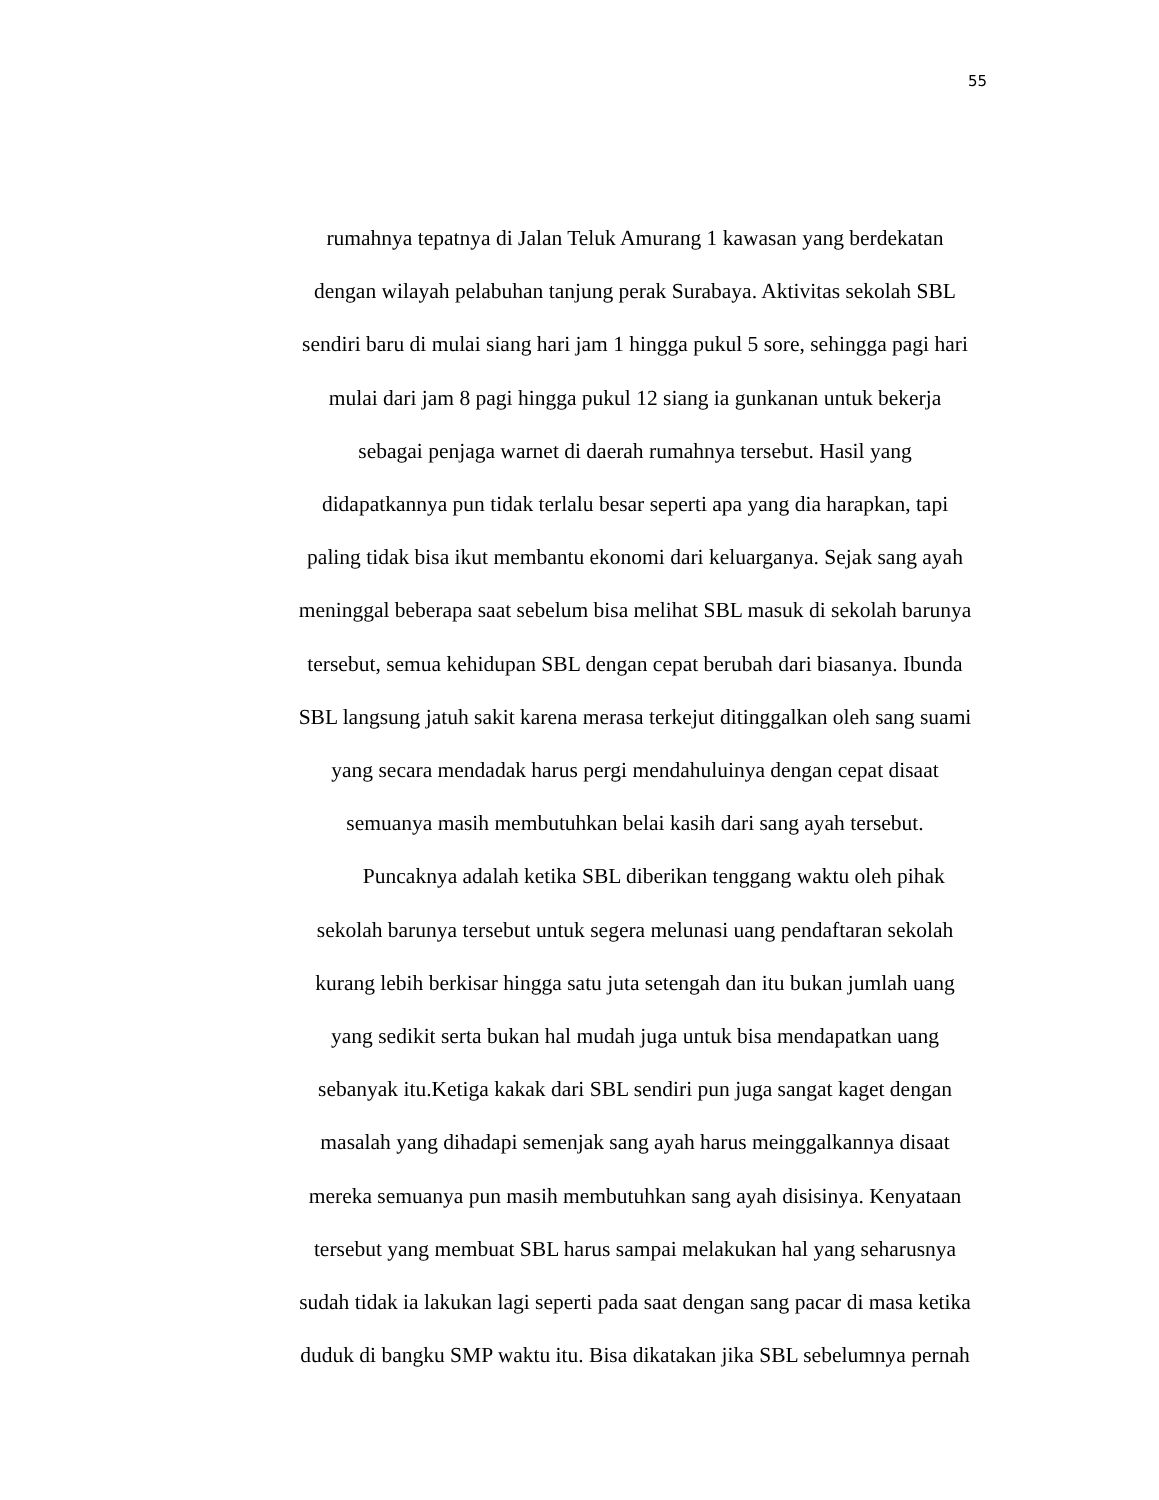55
rumahnya tepatnya di Jalan Teluk Amurang 1 kawasan yang berdekatan
dengan wilayah pelabuhan tanjung perak Surabaya. Aktivitas sekolah SBL
sendiri baru di mulai siang hari jam 1 hingga pukul 5 sore, sehingga pagi hari
mulai dari jam 8 pagi hingga pukul 12 siang ia gunkanan untuk bekerja
sebagai penjaga warnet di daerah rumahnya tersebut. Hasil yang
didapatkannya pun tidak terlalu besar seperti apa yang dia harapkan, tapi
paling tidak bisa ikut membantu ekonomi dari keluarganya. Sejak sang ayah
meninggal beberapa saat sebelum bisa melihat SBL masuk di sekolah barunya
tersebut, semua kehidupan SBL dengan cepat berubah dari biasanya. Ibunda
SBL langsung jatuh sakit karena merasa terkejut ditinggalkan oleh sang suami
yang secara mendadak harus pergi mendahuluinya dengan cepat disaat
semuanya masih membutuhkan belai kasih dari sang ayah tersebut.
Puncaknya adalah ketika SBL diberikan tenggang waktu oleh pihak
sekolah barunya tersebut untuk segera melunasi uang pendaftaran sekolah
kurang lebih berkisar hingga satu juta setengah dan itu bukan jumlah uang
yang sedikit serta bukan hal mudah juga untuk bisa mendapatkan uang
sebanyak itu.Ketiga kakak dari SBL sendiri pun juga sangat kaget dengan
masalah yang dihadapi semenjak sang ayah harus meinggalkannya disaat
mereka semuanya pun masih membutuhkan sang ayah disisinya. Kenyataan
tersebut yang membuat SBL harus sampai melakukan hal yang seharusnya
sudah tidak ia lakukan lagi seperti pada saat dengan sang pacar di masa ketika
duduk di bangku SMP waktu itu. Bisa dikatakan jika SBL sebelumnya pernah